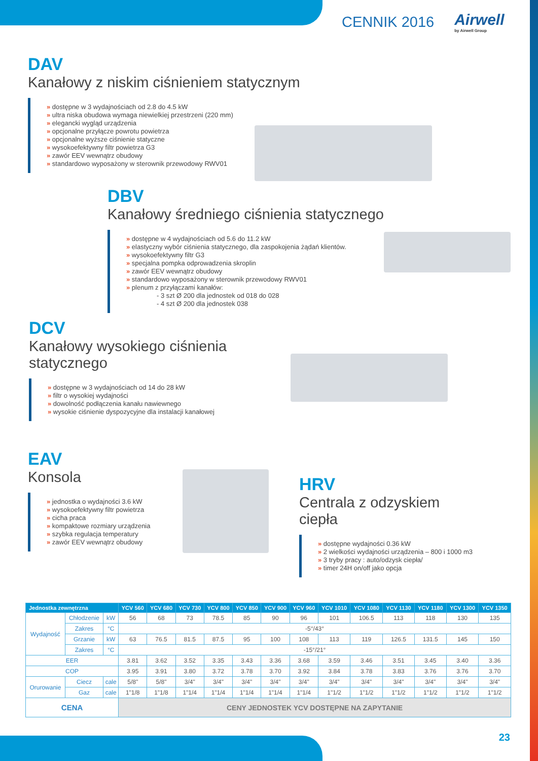CENNIK 2016 Airwell
by Airwell Group
DAV
Kanałowy z niskim ciśnieniem statycznym
» dostępne w 3 wydajnościach od 2.8 do 4.5 kW
» ultra niska obudowa wymaga niewielkiej przestrzeni (220 mm)
» elegancki wygląd urządzenia
» opcjonalne przyłącze powrotu powietrza
» opcjonalne wyższe ciśnienie statyczne
» wysokoefektywny filtr powietrza G3
» zawór EEV wewnątrz obudowy
» standardowo wyposażony w sterownik przewodowy RWV01
DBV
Kanałowy średniego ciśnienia statycznego
» dostępne w 4 wydajnościach od 5.6 do 11.2 kW
» elastyczny wybór ciśnienia statycznego, dla zaspokojenia żądań klientów.
» wysokoefektywny filtr G3
» specjalna pompka odprowadzenia skroplin
» zawór EEV wewnątrz obudowy
» standardowo wyposażony w sterownik przewodowy RWV01
» plenum z przyłączami kanałów:
- 3 szt Ø 200 dla jednostek od 018 do 028
- 4 szt Ø 200 dla jednostek 038
DCV
Kanałowy wysokiego ciśnienia statycznego
» dostępne w 3 wydajnościach od 14 do 28 kW
» filtr o wysokiej wydajności
» dowolność podłączenia kanału nawiewnego
» wysokie ciśnienie dyspozycyjne dla instalacji kanałowej
EAV
Konsola
» jednostka o wydajności 3.6 kW
» wysokoefektywny filtr powietrza
» cicha praca
» kompaktowe rozmiary urządzenia
» szybka regulacja temperatury
» zawór EEV wewnątrz obudowy
HRV
Centrala z odzyskiem ciepła
» dostępne wydajności 0.36 kW
» 2 wielkości wydajności urządzenia – 800 i 1000 m3
» 3 tryby pracy : auto/odzysk ciepła/
» timer 24H on/off jako opcja
| Jednostka zewnętrzna | | | YCV 560 | YCV 680 | YCV 730 | YCV 800 | YCV 850 | YCV 900 | YCV 960 | YCV 1010 | YCV 1080 | YCV 1130 | YCV 1180 | YCV 1300 | YCV 1350 |
| --- | --- | --- | --- | --- | --- | --- | --- | --- | --- | --- | --- | --- | --- | --- | --- |
| Wydajność | Chłodzenie | kW | 56 | 68 | 73 | 78.5 | 85 | 90 | 96 | 101 | 106.5 | 113 | 118 | 130 | 135 |
| | Zakres | °C | -5°/43° | | | | | | | | | | | | |
| | Grzanie | kW | 63 | 76.5 | 81.5 | 87.5 | 95 | 100 | 108 | 113 | 119 | 126.5 | 131.5 | 145 | 150 |
| | Zakres | °C | -15°/21° | | | | | | | | | | | | |
| EER | | | 3.81 | 3.62 | 3.52 | 3.35 | 3.43 | 3.36 | 3.68 | 3.59 | 3.46 | 3.51 | 3.45 | 3.40 | 3.36 |
| COP | | | 3.95 | 3.91 | 3.80 | 3.72 | 3.78 | 3.70 | 3.92 | 3.84 | 3.78 | 3.83 | 3.76 | 3.76 | 3.70 |
| Orurowanie | Ciecz | cale | 5/8" | 5/8" | 3/4" | 3/4" | 3/4" | 3/4" | 3/4" | 3/4" | 3/4" | 3/4" | 3/4" | 3/4" | 3/4" |
| | Gaz | cale | 1"1/8 | 1"1/8 | 1"1/4 | 1"1/4 | 1"1/4 | 1"1/4 | 1"1/4 | 1"1/2 | 1"1/2 | 1"1/2 | 1"1/2 | 1"1/2 | 1"1/2 |
| CENA | | | CENY JEDNOSTEK YCV DOSTĘPNE NA ZAPYTANIE | | | | | | | | | | | | |
23